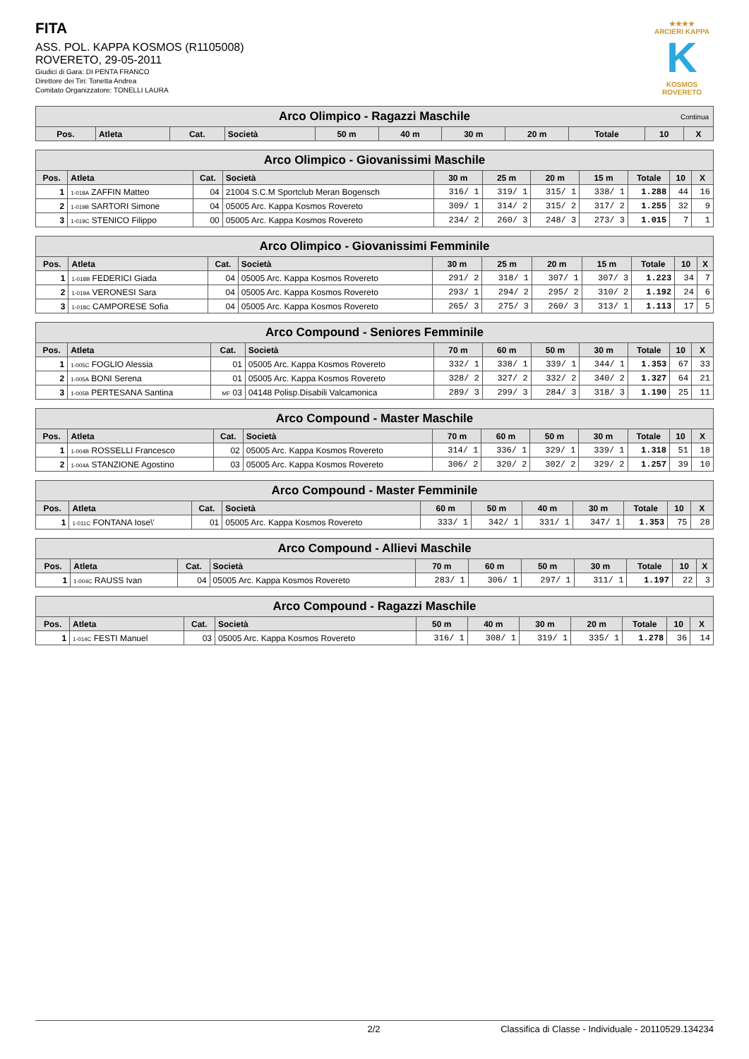FITA
ASS. POL. KAPPA KOSMOS (R1105008)
ROVERETO, 29-05-2011
Giudici di Gara: DI PENTA FRANCO
Direttore dei Tiri: Tonetta Andrea
Comitato Organizzatore: TONELLI LAURA
★★★★
ARCIERI KAPPA
K
KOSMOS ROVERETO
| Arco Olimpico - Ragazzi Maschile Continua | | | | | | | | | | |
| --- | --- | --- | --- | --- | --- | --- | --- | --- | --- | --- |
| Pos. | Atleta | Cat. | Società | 50 m | 40 m | 30 m | 20 m | Totale | 10 | X |
| Arco Olimpico - Giovanissimi Maschile | | | | | | | | | | |
| --- | --- | --- | --- | --- | --- | --- | --- | --- | --- | --- |
| Pos. | Atleta | Cat. | Società | 30 m | 25 m | 20 m | 15 m | Totale | 10 | X |
| 1 | 1-018A ZAFFIN Matteo | 04 | 21004 S.C.M Sportclub Meran Bogensch | 316/ 1 | 319/ 1 | 315/ 1 | 338/ 1 | 1.288 | 44 | 16 |
| 2 | 1-019B SARTORI Simone | 04 | 05005 Arc. Kappa Kosmos Rovereto | 309/ 1 | 314/ 2 | 315/ 2 | 317/ 2 | 1.255 | 32 | 9 |
| 3 | 1-019C STENICO Filippo | 00 | 05005 Arc. Kappa Kosmos Rovereto | 234/ 2 | 260/ 3 | 248/ 3 | 273/ 3 | 1.015 | 7 | 1 |
| Arco Olimpico - Giovanissimi Femminile | | | | | | | | | | |
| --- | --- | --- | --- | --- | --- | --- | --- | --- | --- | --- |
| Pos. | Atleta | Cat. | Società | 30 m | 25 m | 20 m | 15 m | Totale | 10 | X |
| 1 | 1-018B FEDERICI Giada | 04 | 05005 Arc. Kappa Kosmos Rovereto | 291/ 2 | 318/ 1 | 307/ 1 | 307/ 3 | 1.223 | 34 | 7 |
| 2 | 1-019A VERONESI Sara | 04 | 05005 Arc. Kappa Kosmos Rovereto | 293/ 1 | 294/ 2 | 295/ 2 | 310/ 2 | 1.192 | 24 | 6 |
| 3 | 1-018C CAMPORESE Sofia | 04 | 05005 Arc. Kappa Kosmos Rovereto | 265/ 3 | 275/ 3 | 260/ 3 | 313/ 1 | 1.113 | 17 | 5 |
| Arco Compound - Seniores Femminile | | | | | | | | | | |
| --- | --- | --- | --- | --- | --- | --- | --- | --- | --- | --- |
| Pos. | Atleta | Cat. | Società | 70 m | 60 m | 50 m | 30 m | Totale | 10 | X |
| 1 | 1-005C FOGLIO Alessia | 01 | 05005 Arc. Kappa Kosmos Rovereto | 332/ 1 | 338/ 1 | 339/ 1 | 344/ 1 | 1.353 | 67 | 33 |
| 2 | 1-005A BONI Serena | 01 | 05005 Arc. Kappa Kosmos Rovereto | 328/ 2 | 327/ 2 | 332/ 2 | 340/ 2 | 1.327 | 64 | 21 |
| 3 | 1-005B PERTESANA Santina | MF 03 | 04148 Polisp.Disabili Valcamonica | 289/ 3 | 299/ 3 | 284/ 3 | 318/ 3 | 1.190 | 25 | 11 |
| Arco Compound - Master Maschile | | | | | | | | | | |
| --- | --- | --- | --- | --- | --- | --- | --- | --- | --- | --- |
| Pos. | Atleta | Cat. | Società | 70 m | 60 m | 50 m | 30 m | Totale | 10 | X |
| 1 | 1-004B ROSSELLI Francesco | 02 | 05005 Arc. Kappa Kosmos Rovereto | 314/ 1 | 336/ 1 | 329/ 1 | 339/ 1 | 1.318 | 51 | 18 |
| 2 | 1-004A STANZIONE Agostino | 03 | 05005 Arc. Kappa Kosmos Rovereto | 306/ 2 | 320/ 2 | 302/ 2 | 329/ 2 | 1.257 | 39 | 10 |
| Arco Compound - Master Femminile | | | | | | | | | | |
| --- | --- | --- | --- | --- | --- | --- | --- | --- | --- | --- |
| Pos. | Atleta | Cat. | Società | 60 m | 50 m | 40 m | 30 m | Totale | 10 | X |
| 1 | 1-011C FONTANA Iose\' | 01 | 05005 Arc. Kappa Kosmos Rovereto | 333/ 1 | 342/ 1 | 331/ 1 | 347/ 1 | 1.353 | 75 | 28 |
| Arco Compound - Allievi Maschile | | | | | | | | | | |
| --- | --- | --- | --- | --- | --- | --- | --- | --- | --- | --- |
| Pos. | Atleta | Cat. | Società | 70 m | 60 m | 50 m | 30 m | Totale | 10 | X |
| 1 | 1-004C RAUSS Ivan | 04 | 05005 Arc. Kappa Kosmos Rovereto | 283/ 1 | 306/ 1 | 297/ 1 | 311/ 1 | 1.197 | 22 | 3 |
| Arco Compound - Ragazzi Maschile | | | | | | | | | | |
| --- | --- | --- | --- | --- | --- | --- | --- | --- | --- | --- |
| Pos. | Atleta | Cat. | Società | 50 m | 40 m | 30 m | 20 m | Totale | 10 | X |
| 1 | 1-014C FESTI Manuel | 03 | 05005 Arc. Kappa Kosmos Rovereto | 316/ 1 | 308/ 1 | 319/ 1 | 335/ 1 | 1.278 | 36 | 14 |
2/2 Classifica di Classe - Individuale - 20110529.134234